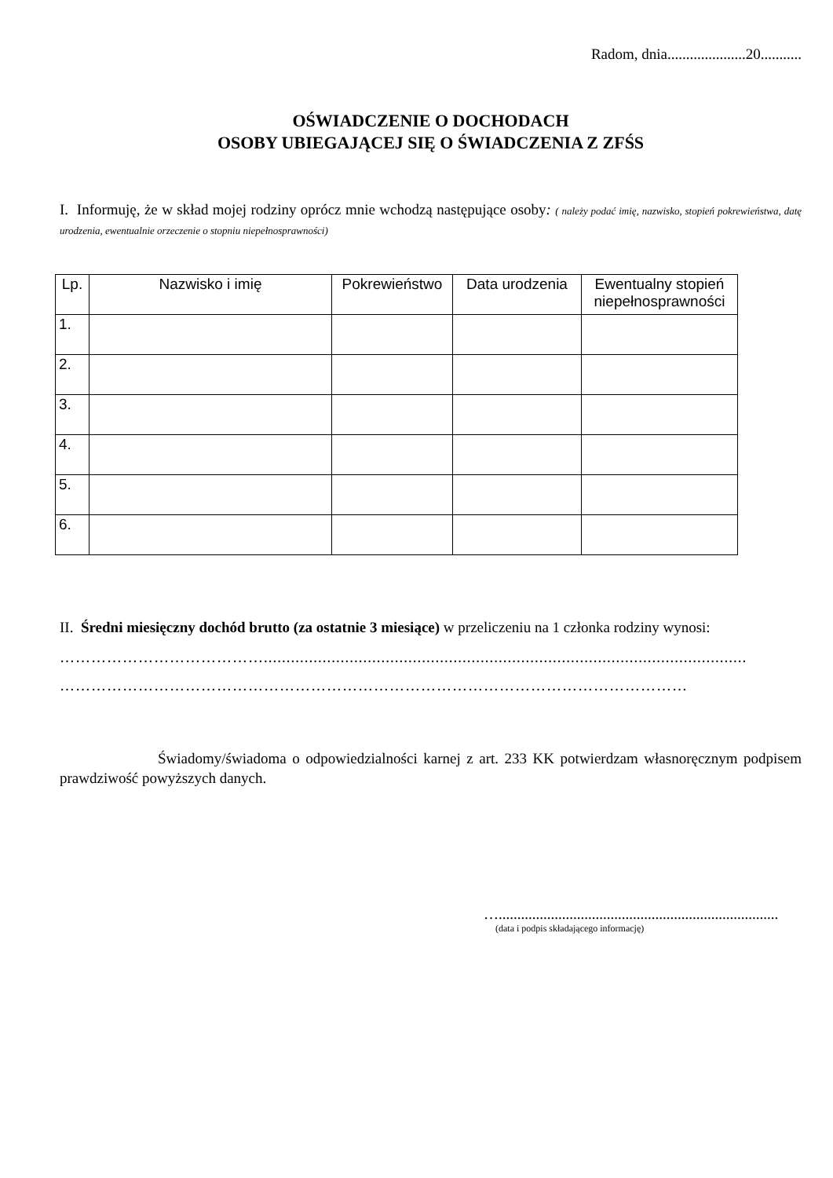Radom, dnia.....................20...........
OŚWIADCZENIE O DOCHODACH
OSOBY UBIEGAJĄCEJ SIĘ O ŚWIADCZENIA Z ZFŚS
I. Informuję, że w skład mojej rodziny oprócz mnie wchodzą następujące osoby: ( należy podać imię, nazwisko, stopień pokrewieństwa, datę urodzenia, ewentualnie orzeczenie o stopniu niepełnosprawności)
| Lp. | Nazwisko i imię | Pokrewieństwo | Data urodzenia | Ewentualny stopień niepełnosprawności |
| --- | --- | --- | --- | --- |
| 1. | | | | |
| 2. | | | | |
| 3. | | | | |
| 4. | | | | |
| 5. | | | | |
| 6. | | | | |
II. Średni miesięczny dochód brutto (za ostatnie 3 miesiące) w przeliczeniu na 1 członka rodziny wynosi:
…………………………………...........................................................................................................
…………………………………………………………………………………………………………
Świadomy/świadoma o odpowiedzialności karnej z art. 233 KK potwierdzam własnoręcznym podpisem prawdziwość powyższych danych.
…...........................................................................
(data i podpis składającego informację)